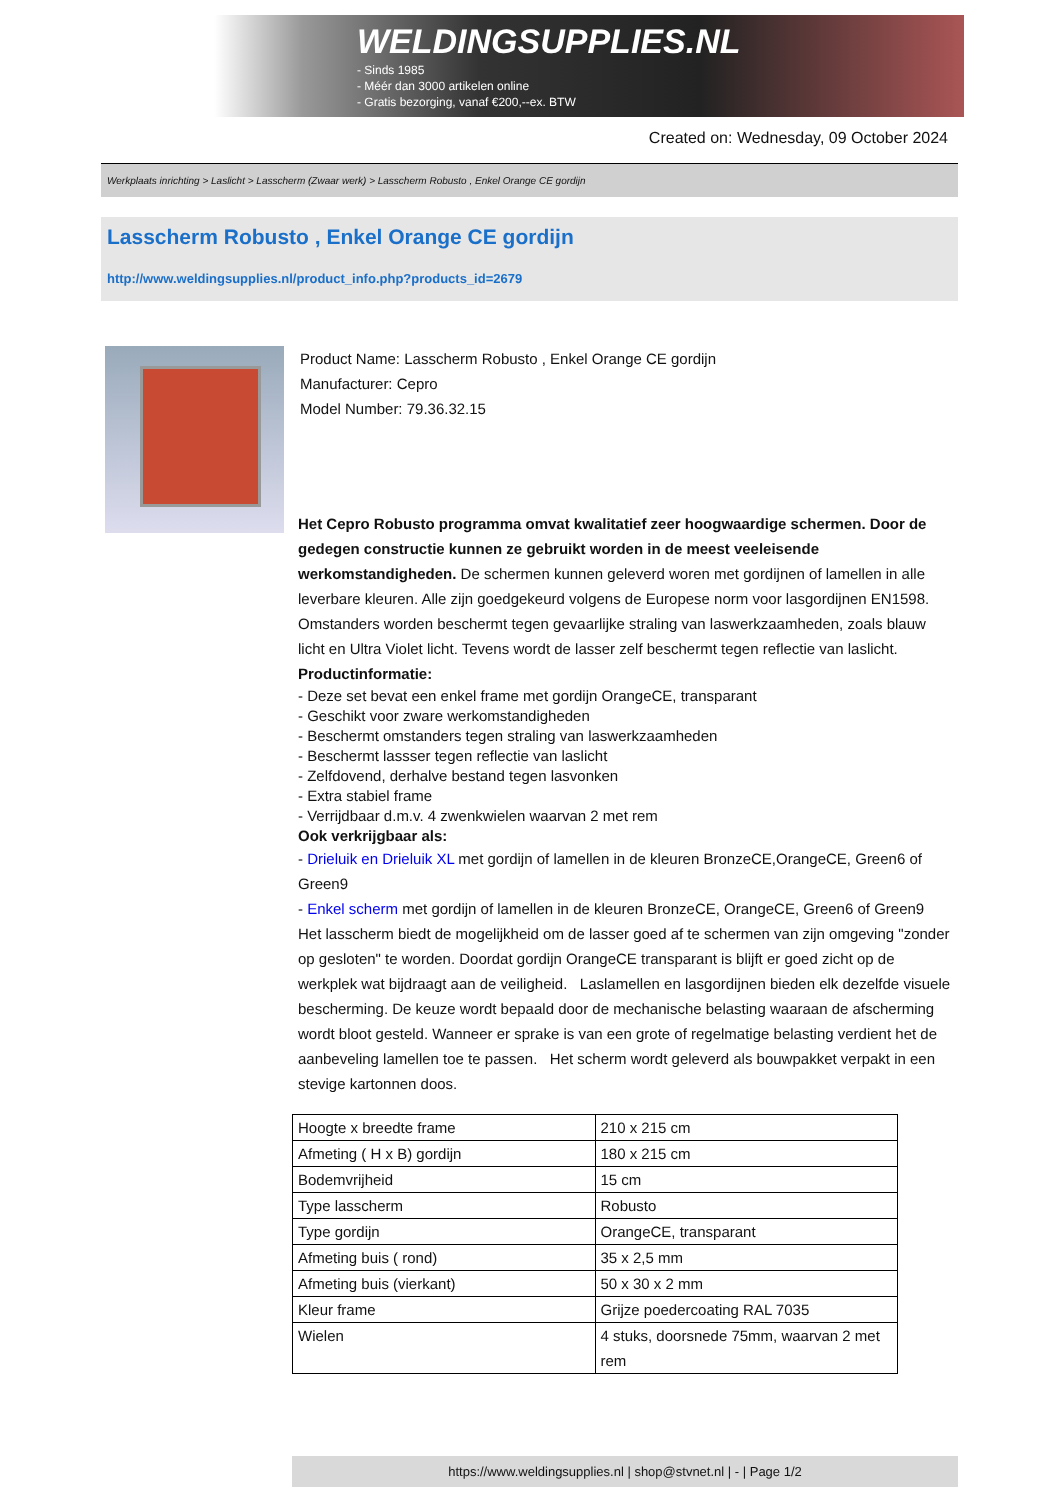WELDINGSUPPLIES.NL
- Sinds 1985
- Méér dan 3000 artikelen online
- Gratis bezorging, vanaf €200,--ex. BTW
Created on: Wednesday, 09 October 2024
Werkplaats inrichting > Laslicht > Lasscherm (Zwaar werk) > Lasscherm Robusto , Enkel Orange CE gordijn
Lasscherm Robusto , Enkel Orange CE gordijn
http://www.weldingsupplies.nl/product_info.php?products_id=2679
Product Name: Lasscherm Robusto , Enkel Orange CE gordijn
Manufacturer: Cepro
Model Number: 79.36.32.15
Het Cepro Robusto programma omvat kwalitatief zeer hoogwaardige schermen. Door de gedegen constructie kunnen ze gebruikt worden in de meest veeleisende werkomstandigheden. De schermen kunnen geleverd woren met gordijnen of lamellen in alle leverbare kleuren. Alle zijn goedgekeurd volgens de Europese norm voor lasgordijnen EN1598. Omstanders worden beschermt tegen gevaarlijke straling van laswerkzaamheden, zoals blauw licht en Ultra Violet licht. Tevens wordt de lasser zelf beschermt tegen reflectie van laslicht. Productinformatie:
- Deze set bevat een enkel frame met gordijn OrangeCE, transparant
- Geschikt voor zware werkomstandigheden
- Beschermt omstanders tegen straling van laswerkzaamheden
- Beschermt lassser tegen reflectie van laslicht
- Zelfdovend, derhalve bestand tegen lasvonken
- Extra stabiel frame
- Verrijdbaar d.m.v. 4 zwenkwielen waarvan 2 met rem
Ook verkrijgbaar als:
- Drieluik en Drieluik XL met gordijn of lamellen in de kleuren BronzeCE,OrangeCE, Green6 of Green9
- Enkel scherm met gordijn of lamellen in de kleuren BronzeCE, OrangeCE, Green6 of Green9
Het lasscherm biedt de mogelijkheid om de lasser goed af te schermen van zijn omgeving "zonder op gesloten" te worden. Doordat gordijn OrangeCE transparant is blijft er goed zicht op de werkplek wat bijdraagt aan de veiligheid. Laslamellen en lasgordijnen bieden elk dezelfde visuele bescherming. De keuze wordt bepaald door de mechanische belasting waaraan de afscherming wordt bloot gesteld. Wanneer er sprake is van een grote of regelmatige belasting verdient het de aanbeveling lamellen toe te passen. Het scherm wordt geleverd als bouwpakket verpakt in een stevige kartonnen doos.
| Hoogte x breedte frame | 210 x 215 cm |
| Afmeting ( H x B) gordijn | 180 x 215 cm |
| Bodemvrijheid | 15 cm |
| Type lasscherm | Robusto |
| Type gordijn | OrangeCE, transparant |
| Afmeting buis ( rond) | 35 x 2,5 mm |
| Afmeting buis (vierkant) | 50 x 30 x 2 mm |
| Kleur frame | Grijze poedercoating RAL 7035 |
| Wielen | 4 stuks, doorsnede 75mm, waarvan 2 met rem |
https://www.weldingsupplies.nl | shop@stvnet.nl | - | Page 1/2